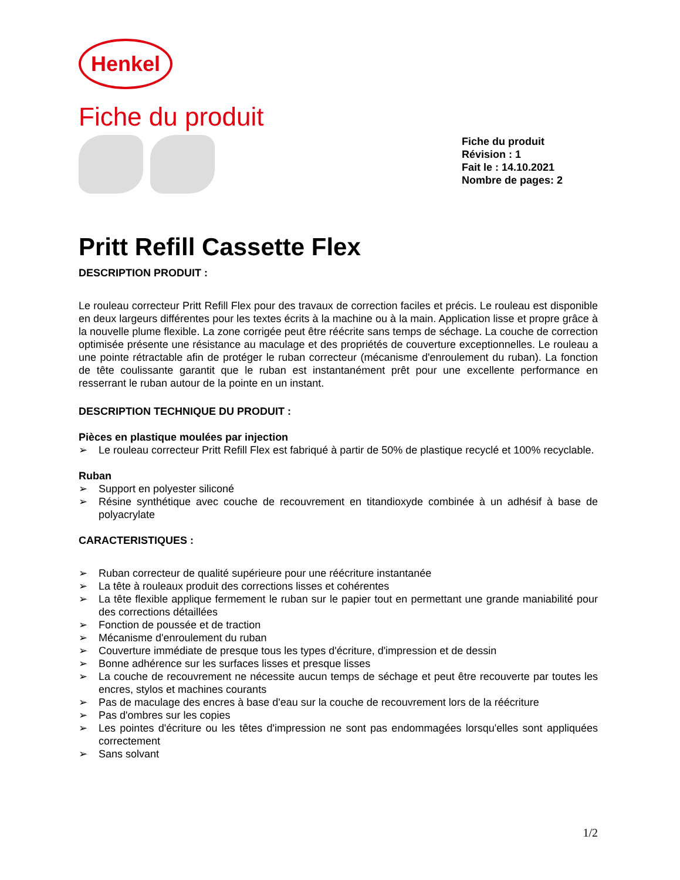Henkel
Fiche du produit
Fiche du produit
Révision : 1
Fait le : 14.10.2021
Nombre de pages: 2
Pritt Refill Cassette Flex
DESCRIPTION PRODUIT :
Le rouleau correcteur Pritt Refill Flex pour des travaux de correction faciles et précis. Le rouleau est disponible en deux largeurs différentes pour les textes écrits à la machine ou à la main. Application lisse et propre grâce à la nouvelle plume flexible. La zone corrigée peut être réécrite sans temps de séchage. La couche de correction optimisée présente une résistance au maculage et des propriétés de couverture exceptionnelles. Le rouleau a une pointe rétractable afin de protéger le ruban correcteur (mécanisme d'enroulement du ruban). La fonction de tête coulissante garantit que le ruban est instantanément prêt pour une excellente performance en resserrant le ruban autour de la pointe en un instant.
DESCRIPTION TECHNIQUE DU PRODUIT :
Pièces en plastique moulées par injection
➢ Le rouleau correcteur Pritt Refill Flex est fabriqué à partir de 50% de plastique recyclé et 100% recyclable.
Ruban
➢ Support en polyester siliconé
➢ Résine synthétique avec couche de recouvrement en titandioxyde combinée à un adhésif à base de polyacrylate
CARACTERISTIQUES :
➢ Ruban correcteur de qualité supérieure pour une réécriture instantanée
➢ La tête à rouleaux produit des corrections lisses et cohérentes
➢ La tête flexible applique fermement le ruban sur le papier tout en permettant une grande maniabilité pour des corrections détaillées
➢ Fonction de poussée et de traction
➢ Mécanisme d'enroulement du ruban
➢ Couverture immédiate de presque tous les types d'écriture, d'impression et de dessin
➢ Bonne adhérence sur les surfaces lisses et presque lisses
➢ La couche de recouvrement ne nécessite aucun temps de séchage et peut être recouverte par toutes les encres, stylos et machines courants
➢ Pas de maculage des encres à base d'eau sur la couche de recouvrement lors de la réécriture
➢ Pas d'ombres sur les copies
➢ Les pointes d'écriture ou les têtes d'impression ne sont pas endommagées lorsqu'elles sont appliquées correctement
➢ Sans solvant
1/2